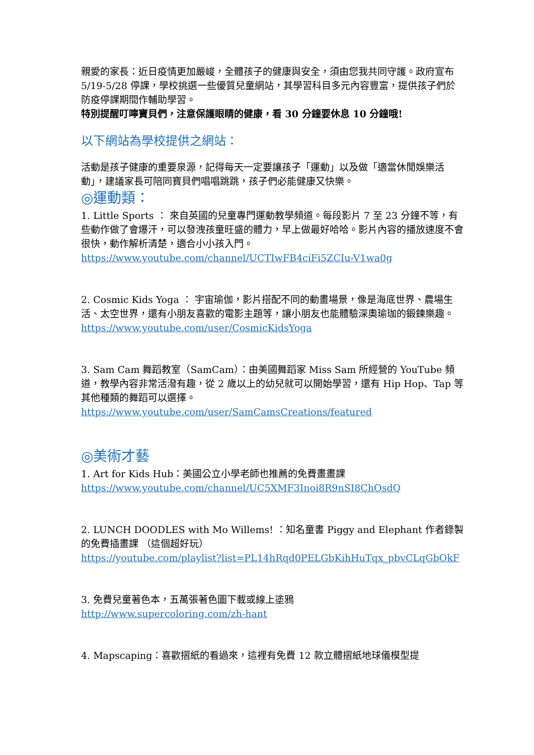親愛的家長：近日疫情更加嚴峻，全體孩子的健康與安全，須由您我共同守護。政府宣布 5/19-5/28 停課，學校挑選一些優質兒童網站，其學習科目多元內容豐富，提供孩子們於防疫停課期間作輔助學習。
特別提醒叮嚀寶貝們，注意保護眼睛的健康，看 30 分鐘要休息 10 分鐘哦!
以下網站為學校提供之網站：
活動是孩子健康的重要泉源，記得每天一定要讓孩子「運動」以及做「適當休閒娛樂活動」，建議家長可陪同寶貝們唱唱跳跳，孩子們必能健康又快樂。
◎運動類：
1. Little Sports ： 來自英國的兒童專門運動教學頻道。每段影片 7 至 23 分鐘不等，有些動作做了會爆汗，可以發洩孩童旺盛的體力，早上做最好哈哈。影片內容的播放速度不會很快，動作解析清楚，適合小小孩入門。
https://www.youtube.com/channel/UCTIwFB4ciFi5ZCIu-V1wa0g
2. Cosmic Kids Yoga ： 宇宙瑜伽，影片搭配不同的動畫場景，像是海底世界、農場生活、太空世界，還有小朋友喜歡的電影主題等，讓小朋友也能體驗深奧瑜珈的鍛鍊樂趣。
https://www.youtube.com/user/CosmicKidsYoga
3. Sam Cam 舞蹈教室（SamCam）：由美國舞蹈家 Miss Sam 所經營的 YouTube 頻道，教學內容非常活潑有趣，從 2 歲以上的幼兒就可以開始學習，還有 Hip Hop、Tap 等其他種類的舞蹈可以選擇。
https://www.youtube.com/user/SamCamsCreations/featured
◎美術才藝
1. Art for Kids Hub：美國公立小學老師也推薦的免費畫畫課
https://www.youtube.com/channel/UC5XMF3Inoi8R9nSI8ChOsdQ
2. LUNCH DOODLES with Mo Willems! ：知名童書 Piggy and Elephant 作者錄製的免費插畫課 （這個超好玩）
https://youtube.com/playlist?list=PL14hRqd0PELGbKihHuTqx_pbvCLqGbOkF
3. 免費兒童著色本，五萬張著色圖下載或線上塗鴉
http://www.supercoloring.com/zh-hant
4. Mapscaping：喜歡摺紙的看過來，這裡有免費 12 款立體摺紙地球儀模型提